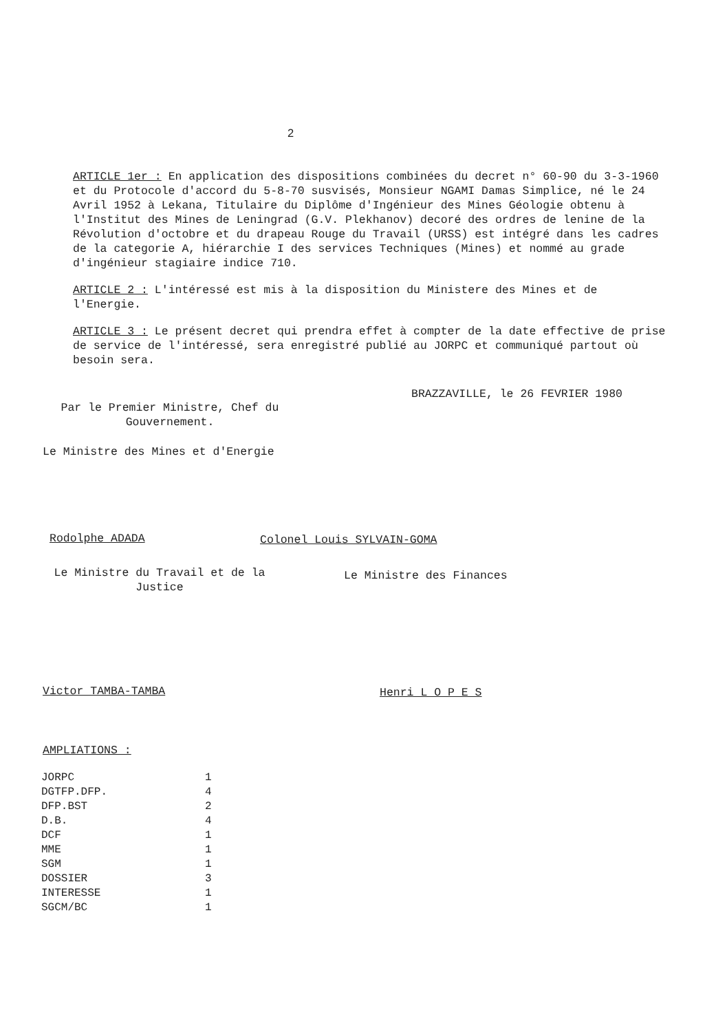2
ARTICLE 1er : En application des dispositions combinées du decret n° 60-90 du 3-3-1960 et du Protocole d'accord du 5-8-70 susvisés, Monsieur NGAMI Damas Simplice, né le 24 Avril 1952 à Lekana, Titulaire du Diplôme d'Ingénieur des Mines Géologie obtenu à l'Institut des Mines de Leningrad (G.V. Plekhanov) decoré des ordres de lenine de la Révolution d'octobre et du drapeau Rouge du Travail (URSS) est intégré dans les cadres de la categorie A, hiérarchie I des services Techniques (Mines) et nommé au grade d'ingénieur stagiaire indice 710.
ARTICLE 2 : L'intéressé est mis à la disposition du Ministere des Mines et de l'Energie.
ARTICLE 3 : Le présent decret qui prendra effet à compter de la date effective de prise de service de l'intéressé, sera enregistré publié au JORPC et communiqué partout où besoin sera.
BRAZZAVILLE, le 26 FEVRIER 1980
Par le Premier Ministre, Chef du
Gouvernement.
Le Ministre des Mines et d'Energie
Rodolphe ADADA Colonel Louis SYLVAIN-GOMA
Le Ministre du Travail et de la
Justice
Le Ministre des Finances
Victor TAMBA-TAMBA Henri L O P E S
AMPLIATIONS :
| JORPC | 1 |
| DGTFP.DFP. | 4 |
| DFP.BST | 2 |
| D.B. | 4 |
| DCF | 1 |
| MME | 1 |
| SGM | 1 |
| DOSSIER | 3 |
| INTERESSE | 1 |
| SGCM/BC | 1 |